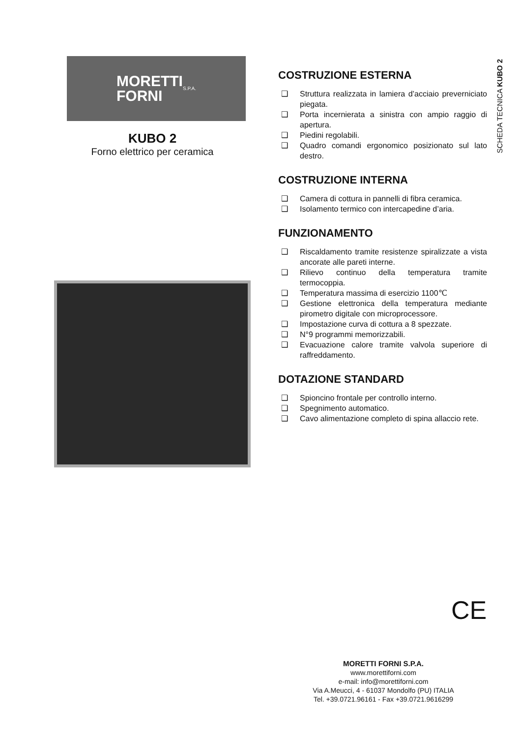SCHEDA TECNICA KUBO 2
MORETTI
FORNI S.P.A.
KUBO 2
Forno elettrico per ceramica
COSTRUZIONE ESTERNA
❑ Struttura realizzata in lamiera d’acciaio preverniciato piegata.
❑ Porta incernierata a sinistra con ampio raggio di apertura.
❑ Piedini regolabili.
❑ Quadro comandi ergonomico posizionato sul lato destro.
COSTRUZIONE INTERNA
❑ Camera di cottura in pannelli di fibra ceramica.
❑ Isolamento termico con intercapedine d’aria.
FUNZIONAMENTO
❑ Riscaldamento tramite resistenze spiralizzate a vista ancorate alle pareti interne.
❑ Rilievo continuo della temperatura tramite termocoppia.
❑ Temperatura massima di esercizio 1100℃
❑ Gestione elettronica della temperatura mediante pirometro digitale con microprocessore.
❑ Impostazione curva di cottura a 8 spezzate.
❑ N°9 programmi memorizzabili.
❑ Evacuazione calore tramite valvola superiore di raffreddamento.
DOTAZIONE STANDARD
❑ Spioncino frontale per controllo interno.
❑ Spegnimento automatico.
❑ Cavo alimentazione completo di spina allaccio rete.
CE
MORETTI FORNI S.P.A.
www.morettiforni.com
e-mail: info@morettiforni.com
Via A.Meucci, 4 - 61037 Mondolfo (PU) ITALIA
Tel. +39.0721.96161 - Fax +39.0721.9616299